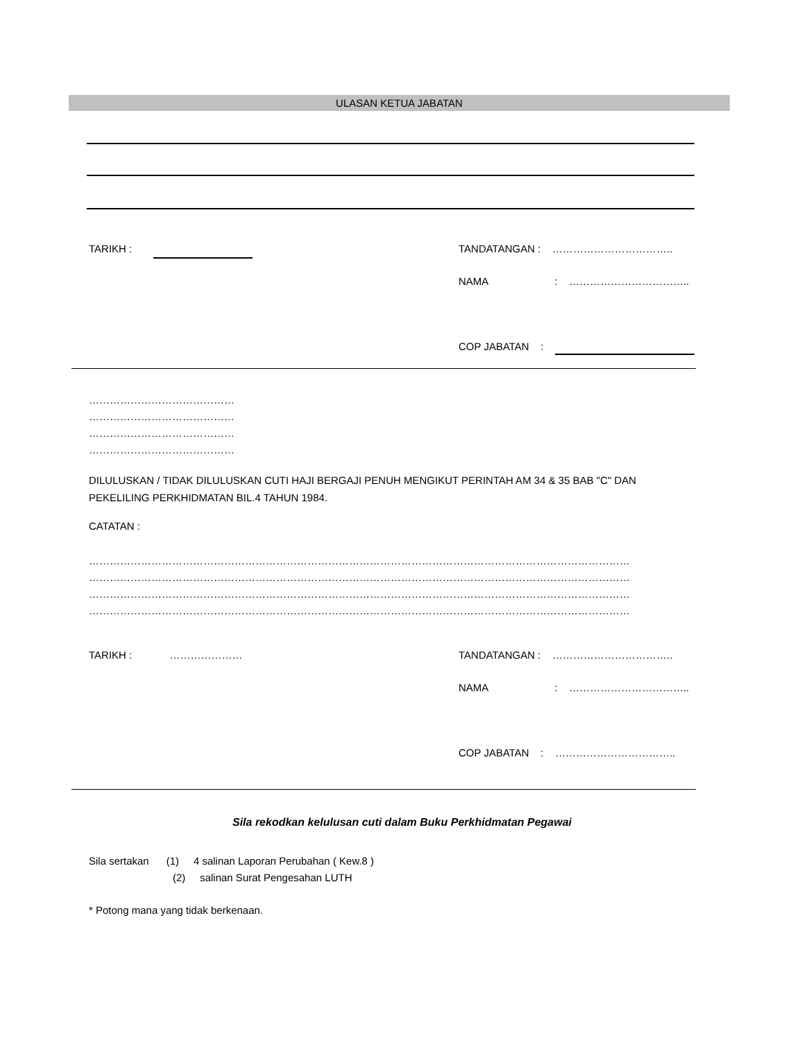ULASAN KETUA JABATAN
TARIKH : TANDATANGAN : ……………………………..
NAMA : ……………………………..
COP JABATAN :
……………………………………
……………………………………
……………………………………
……………………………………
DILULUSKAN / TIDAK DILULUSKAN CUTI HAJI BERGAJI PENUH MENGIKUT PERINTAH AM 34 & 35 BAB "C" DAN
PEKELILING PERKHIDMATAN BIL.4 TAHUN 1984.
CATATAN :
…………………………………………………………………………………………………………………………………………
…………………………………………………………………………………………………………………………………………
…………………………………………………………………………………………………………………………………………
…………………………………………………………………………………………………………………………………………
TARIKH : ………………… TANDATANGAN : ……………………………..
NAMA : ……………………………..
COP JABATAN : ……………………………..
Sila rekodkan kelulusan cuti dalam Buku Perkhidmatan Pegawai
Sila sertakan (1) 4 salinan Laporan Perubahan ( Kew.8 )
(2) salinan Surat Pengesahan LUTH
* Potong mana yang tidak berkenaan.